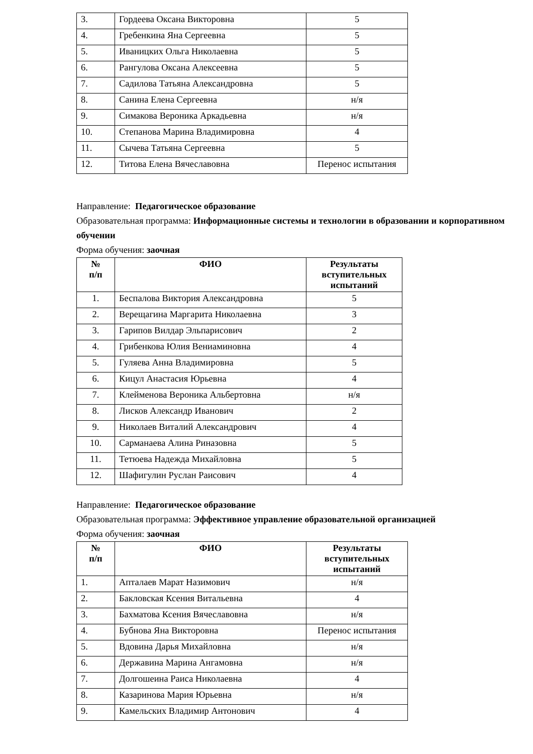| 3. | Гордеева Оксана Викторовна | 5 |
| 4. | Гребенкина Яна Сергеевна | 5 |
| 5. | Иваницких Ольга Николаевна | 5 |
| 6. | Рангулова Оксана Алексеевна | 5 |
| 7. | Садилова Татьяна Александровна | 5 |
| 8. | Санина Елена Сергеевна | н/я |
| 9. | Симакова Вероника Аркадьевна | н/я |
| 10. | Степанова Марина Владимировна | 4 |
| 11. | Сычева Татьяна Сергеевна | 5 |
| 12. | Титова Елена Вячеславовна | Перенос испытания |
Направление: Педагогическое образование
Образовательная программа: Информационные системы и технологии в образовании и корпоративном обучении
Форма обучения: заочная
| № п/п | ФИО | Результаты вступительных испытаний |
| --- | --- | --- |
| 1. | Беспалова Виктория Александровна | 5 |
| 2. | Верещагина Маргарита Николаевна | 3 |
| 3. | Гарипов Вилдар Эльпарисович | 2 |
| 4. | Грибенкова Юлия Вениаминовна | 4 |
| 5. | Гуляева Анна Владимировна | 5 |
| 6. | Кицул Анастасия Юрьевна | 4 |
| 7. | Клейменова Вероника Альбертовна | н/я |
| 8. | Лисков Александр Иванович | 2 |
| 9. | Николаев Виталий Александрович | 4 |
| 10. | Сарманаева Алина Риназовна | 5 |
| 11. | Тетюева Надежда Михайловна | 5 |
| 12. | Шафигулин Руслан Раисович | 4 |
Направление: Педагогическое образование
Образовательная программа: Эффективное управление образовательной организацией
Форма обучения: заочная
| № п/п | ФИО | Результаты вступительных испытаний |
| --- | --- | --- |
| 1. | Апталаев Марат Назимович | н/я |
| 2. | Бакловская Ксения Витальевна | 4 |
| 3. | Бахматова Ксения Вячеславовна | н/я |
| 4. | Бубнова Яна Викторовна | Перенос испытания |
| 5. | Вдовина Дарья Михайловна | н/я |
| 6. | Державина Марина Ангамовна | н/я |
| 7. | Долгошеина Раиса Николаевна | 4 |
| 8. | Казаринова Мария Юрьевна | н/я |
| 9. | Камельских Владимир Антонович | 4 |